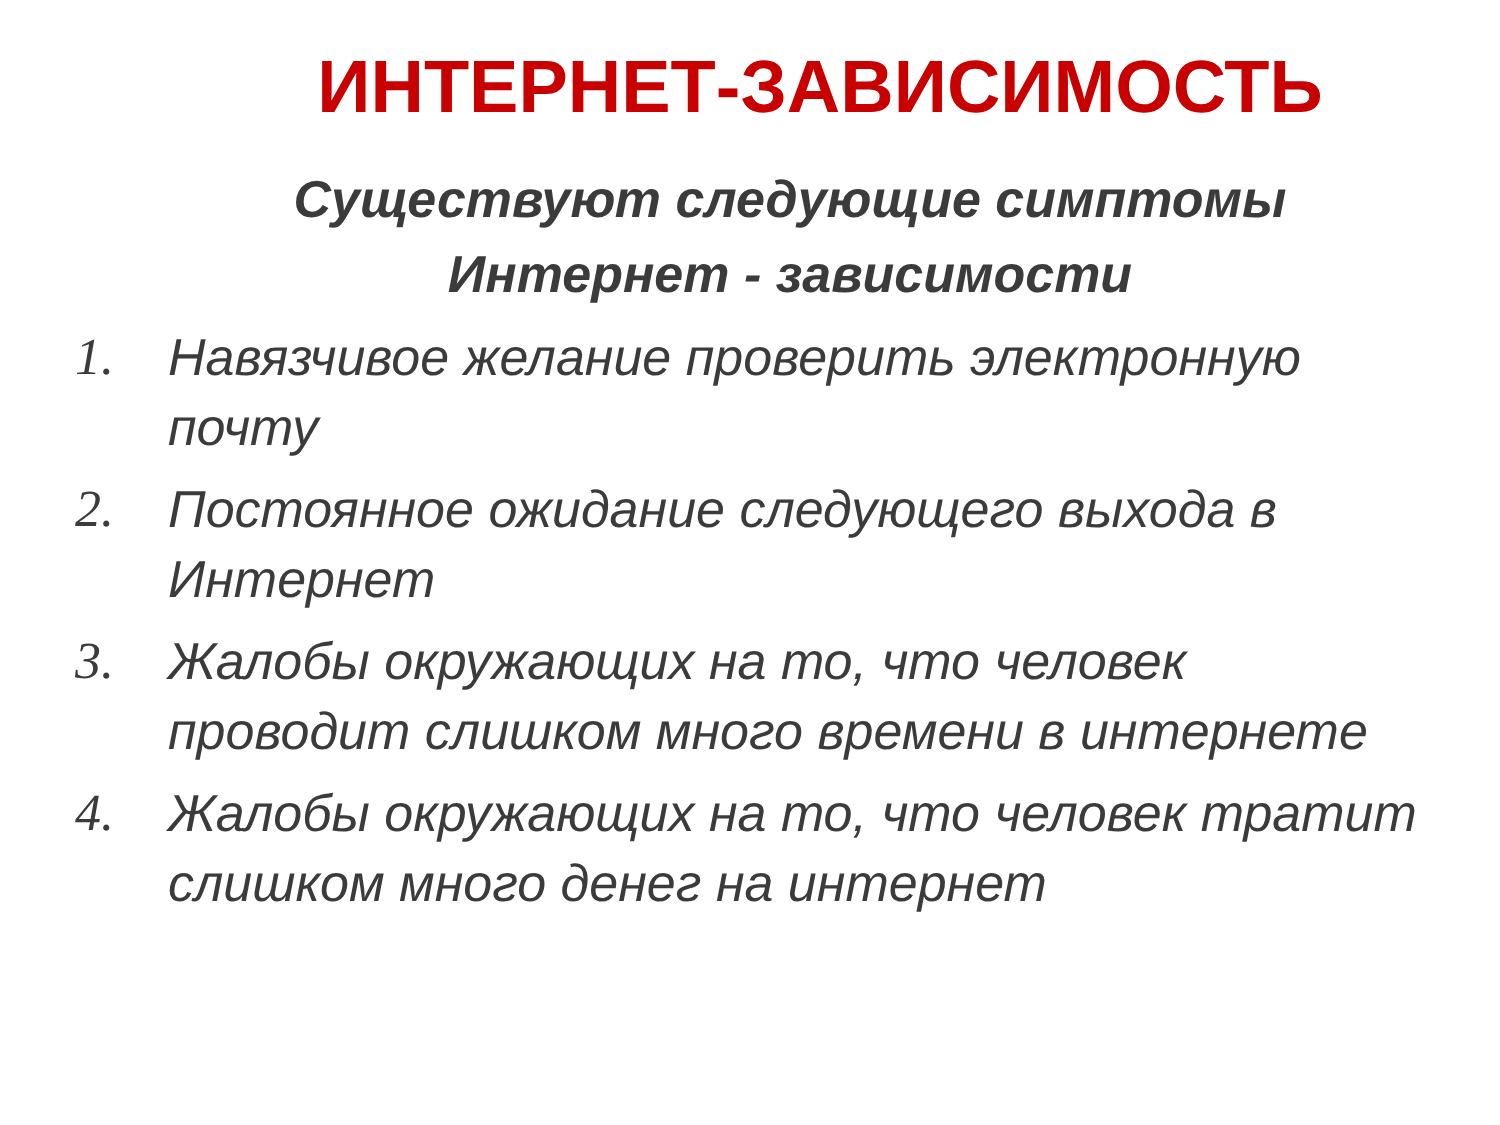ИНТЕРНЕТ-ЗАВИСИМОСТЬ
Существуют следующие симптомы
Интернет - зависимости
1. Навязчивое желание проверить электронную почту
2. Постоянное ожидание следующего выхода в Интернет
3. Жалобы окружающих на то, что человек проводит слишком много времени в интернете
4. Жалобы окружающих на то, что человек тратит слишком много денег на интернет